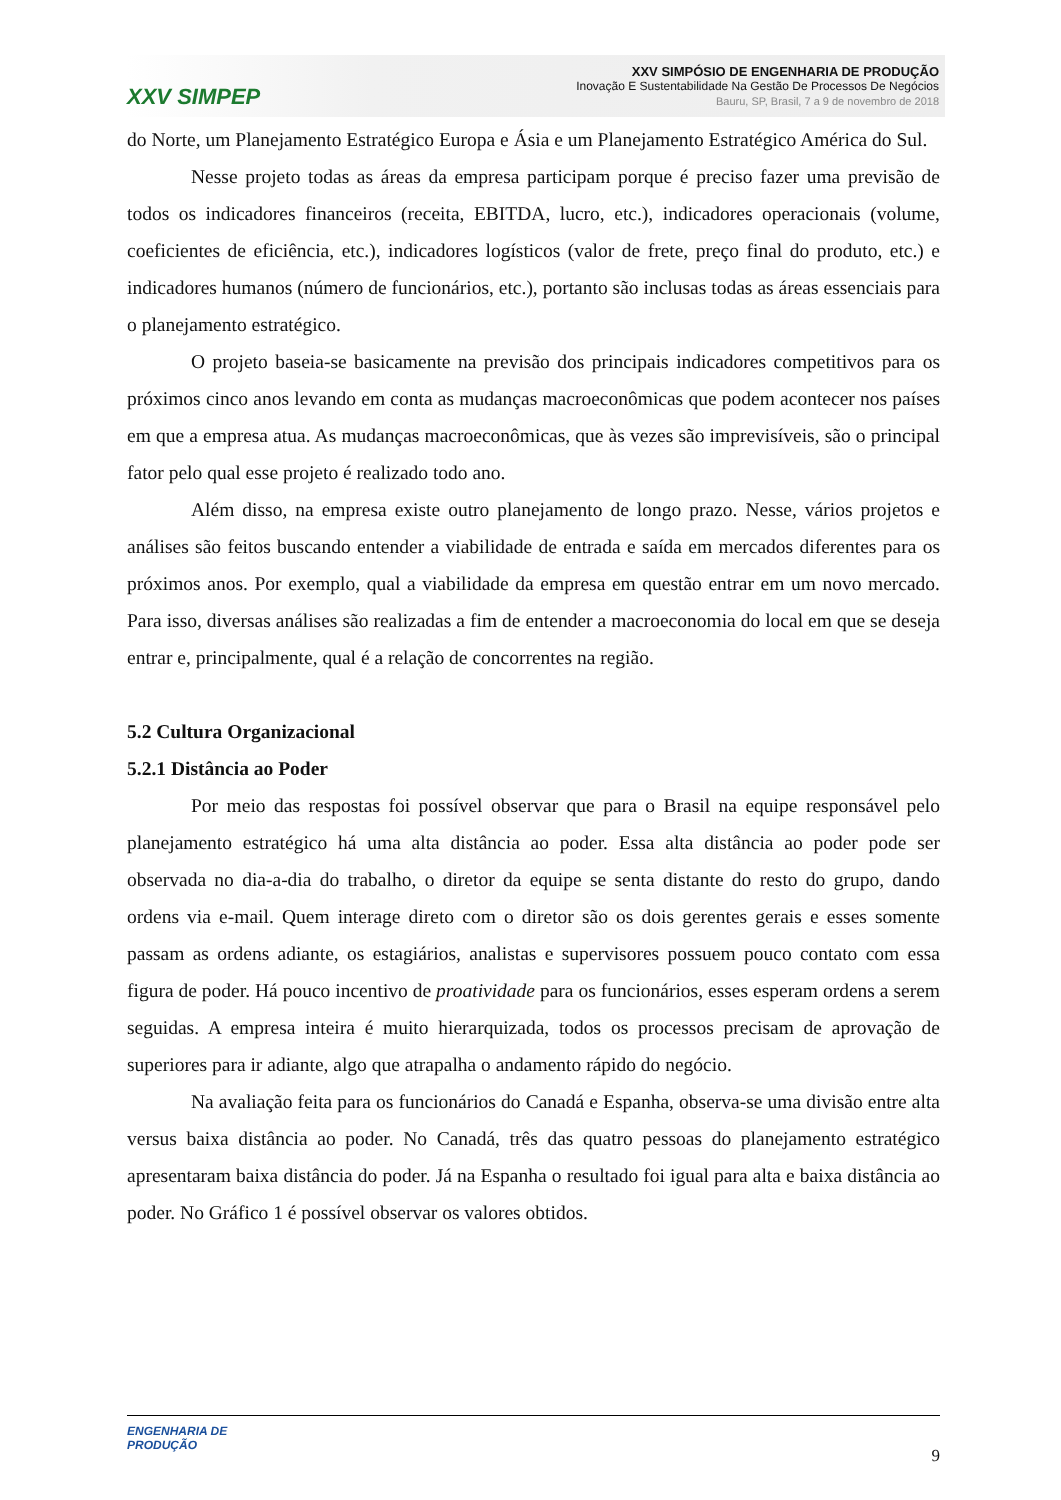XXV SIMPEP
XXV SIMPÓSIO DE ENGENHARIA DE PRODUÇÃO
Inovação E Sustentabilidade Na Gestão De Processos De Negócios
Bauru, SP, Brasil, 7 a 9 de novembro de 2018
do Norte, um Planejamento Estratégico Europa e Ásia e um Planejamento Estratégico América do Sul.
Nesse projeto todas as áreas da empresa participam porque é preciso fazer uma previsão de todos os indicadores financeiros (receita, EBITDA, lucro, etc.), indicadores operacionais (volume, coeficientes de eficiência, etc.), indicadores logísticos (valor de frete, preço final do produto, etc.) e indicadores humanos (número de funcionários, etc.), portanto são inclusas todas as áreas essenciais para o planejamento estratégico.
O projeto baseia-se basicamente na previsão dos principais indicadores competitivos para os próximos cinco anos levando em conta as mudanças macroeconômicas que podem acontecer nos países em que a empresa atua. As mudanças macroeconômicas, que às vezes são imprevisíveis, são o principal fator pelo qual esse projeto é realizado todo ano.
Além disso, na empresa existe outro planejamento de longo prazo. Nesse, vários projetos e análises são feitos buscando entender a viabilidade de entrada e saída em mercados diferentes para os próximos anos. Por exemplo, qual a viabilidade da empresa em questão entrar em um novo mercado. Para isso, diversas análises são realizadas a fim de entender a macroeconomia do local em que se deseja entrar e, principalmente, qual é a relação de concorrentes na região.
5.2 Cultura Organizacional
5.2.1 Distância ao Poder
Por meio das respostas foi possível observar que para o Brasil na equipe responsável pelo planejamento estratégico há uma alta distância ao poder. Essa alta distância ao poder pode ser observada no dia-a-dia do trabalho, o diretor da equipe se senta distante do resto do grupo, dando ordens via e-mail. Quem interage direto com o diretor são os dois gerentes gerais e esses somente passam as ordens adiante, os estagiários, analistas e supervisores possuem pouco contato com essa figura de poder. Há pouco incentivo de proatividade para os funcionários, esses esperam ordens a serem seguidas. A empresa inteira é muito hierarquizada, todos os processos precisam de aprovação de superiores para ir adiante, algo que atrapalha o andamento rápido do negócio.
Na avaliação feita para os funcionários do Canadá e Espanha, observa-se uma divisão entre alta versus baixa distância ao poder. No Canadá, três das quatro pessoas do planejamento estratégico apresentaram baixa distância do poder. Já na Espanha o resultado foi igual para alta e baixa distância ao poder. No Gráfico 1 é possível observar os valores obtidos.
ENGENHARIA DE
PRODUÇÃO
9